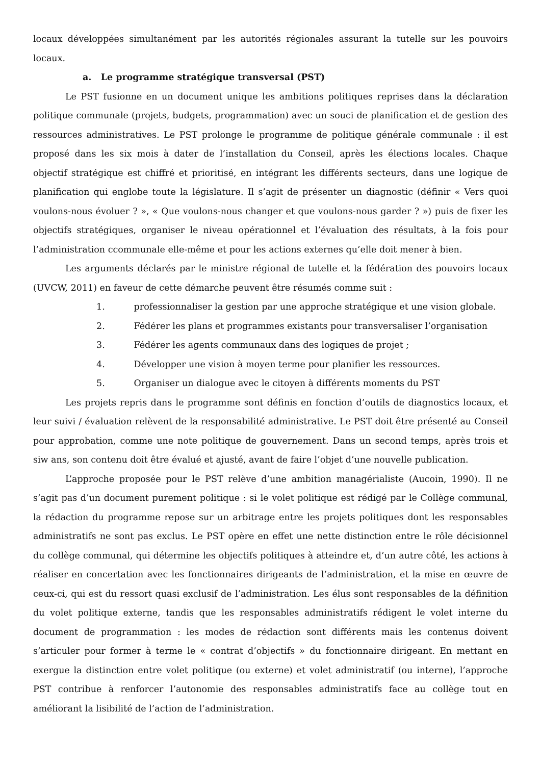locaux développées simultanément par les autorités régionales assurant la tutelle sur les pouvoirs locaux.
a. Le programme stratégique transversal (PST)
Le PST fusionne en un document unique les ambitions politiques reprises dans la déclaration politique communale (projets, budgets, programmation) avec un souci de planification et de gestion des ressources administratives. Le PST prolonge le programme de politique générale communale : il est proposé dans les six mois à dater de l’installation du Conseil, après les élections locales. Chaque objectif stratégique est chiffré et prioritisé, en intégrant les différents secteurs, dans une logique de planification qui englobe toute la législature. Il s’agit de présenter un diagnostic (définir « Vers quoi voulons-nous évoluer ? », « Que voulons-nous changer et que voulons-nous garder ? ») puis de fixer les objectifs stratégiques, organiser le niveau opérationnel et l’évaluation des résultats, à la fois pour l’administration ccommunale elle-même et pour les actions externes qu’elle doit mener à bien.
Les arguments déclarés par le ministre régional de tutelle et la fédération des pouvoirs locaux (UVCW, 2011) en faveur de cette démarche peuvent être résumés comme suit :
1. professionnaliser la gestion par une approche stratégique et une vision globale.
2. Fédérer les plans et programmes existants pour transversaliser l’organisation
3. Fédérer les agents communaux dans des logiques de projet ;
4. Développer une vision à moyen terme pour planifier les ressources.
5. Organiser un dialogue avec le citoyen à différents moments du PST
Les projets repris dans le programme sont définis en fonction d’outils de diagnostics locaux, et leur suivi / évaluation relèvent de la responsabilité administrative. Le PST doit être présenté au Conseil pour approbation, comme une note politique de gouvernement. Dans un second temps, après trois et siw ans, son contenu doit être évalué et ajusté, avant de faire l’objet d’une nouvelle publication.
L’approche proposée pour le PST relève d’une ambition managérialiste (Aucoin, 1990). Il ne s’agit pas d’un document purement politique : si le volet politique est rédigé par le Collège communal, la rédaction du programme repose sur un arbitrage entre les projets politiques dont les responsables administratifs ne sont pas exclus. Le PST opère en effet une nette distinction entre le rôle décisionnel du collège communal, qui détermine les objectifs politiques à atteindre et, d’un autre côté, les actions à réaliser en concertation avec les fonctionnaires dirigeants de l’administration, et la mise en œuvre de ceux-ci, qui est du ressort quasi exclusif de l’administration. Les élus sont responsables de la définition du volet politique externe, tandis que les responsables administratifs rédigent le volet interne du document de programmation : les modes de rédaction sont différents mais les contenus doivent s’articuler pour former à terme le « contrat d’objectifs » du fonctionnaire dirigeant. En mettant en exergue la distinction entre volet politique (ou externe) et volet administratif (ou interne), l’approche PST contribue à renforcer l’autonomie des responsables administratifs face au collège tout en améliorant la lisibilité de l’action de l’administration.